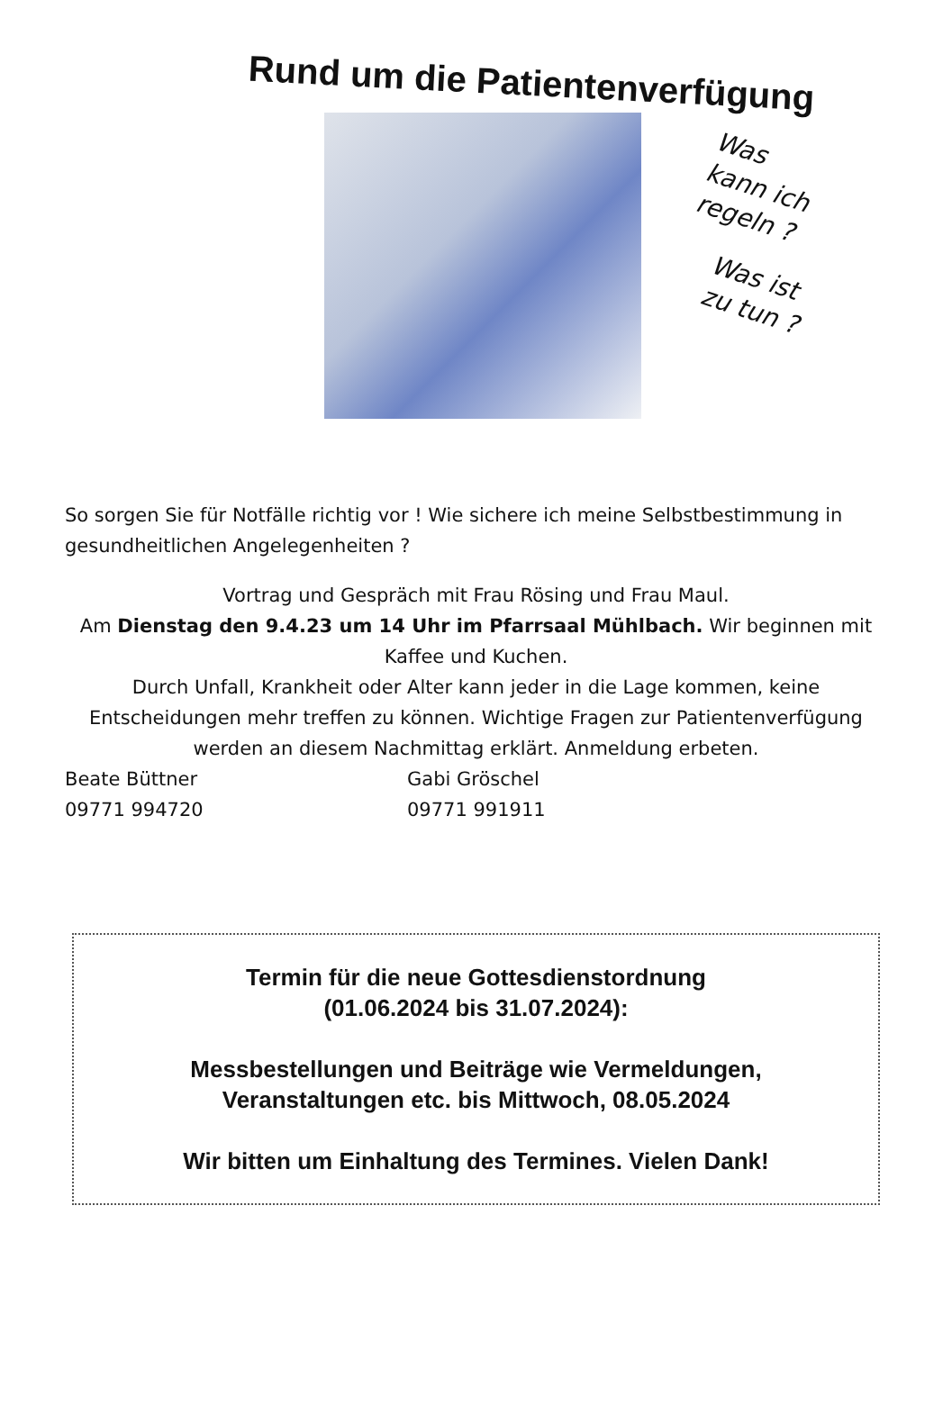Rund um die Patientenverfügung
Was
kann ich
regeln ?
Was ist
zu tun ?
So sorgen Sie für Notfälle richtig vor ! Wie sichere ich meine Selbstbestimmung in gesundheitlichen Angelegenheiten ?
Vortrag und Gespräch mit Frau Rösing und Frau Maul.
Am Dienstag den 9.4.23 um 14 Uhr im Pfarrsaal Mühlbach. Wir beginnen mit Kaffee und Kuchen.
Durch Unfall, Krankheit oder Alter kann jeder in die Lage kommen, keine Entscheidungen mehr treffen zu können. Wichtige Fragen zur Patientenverfügung werden an diesem Nachmittag erklärt. Anmeldung erbeten.
Beate Büttner
Gabi Gröschel
09771 994720
09771 991911
Termin für die neue Gottesdienstordnung
(01.06.2024 bis 31.07.2024):
Messbestellungen und Beiträge wie Vermeldungen, Veranstaltungen etc. bis Mittwoch, 08.05.2024
Wir bitten um Einhaltung des Termines. Vielen Dank!